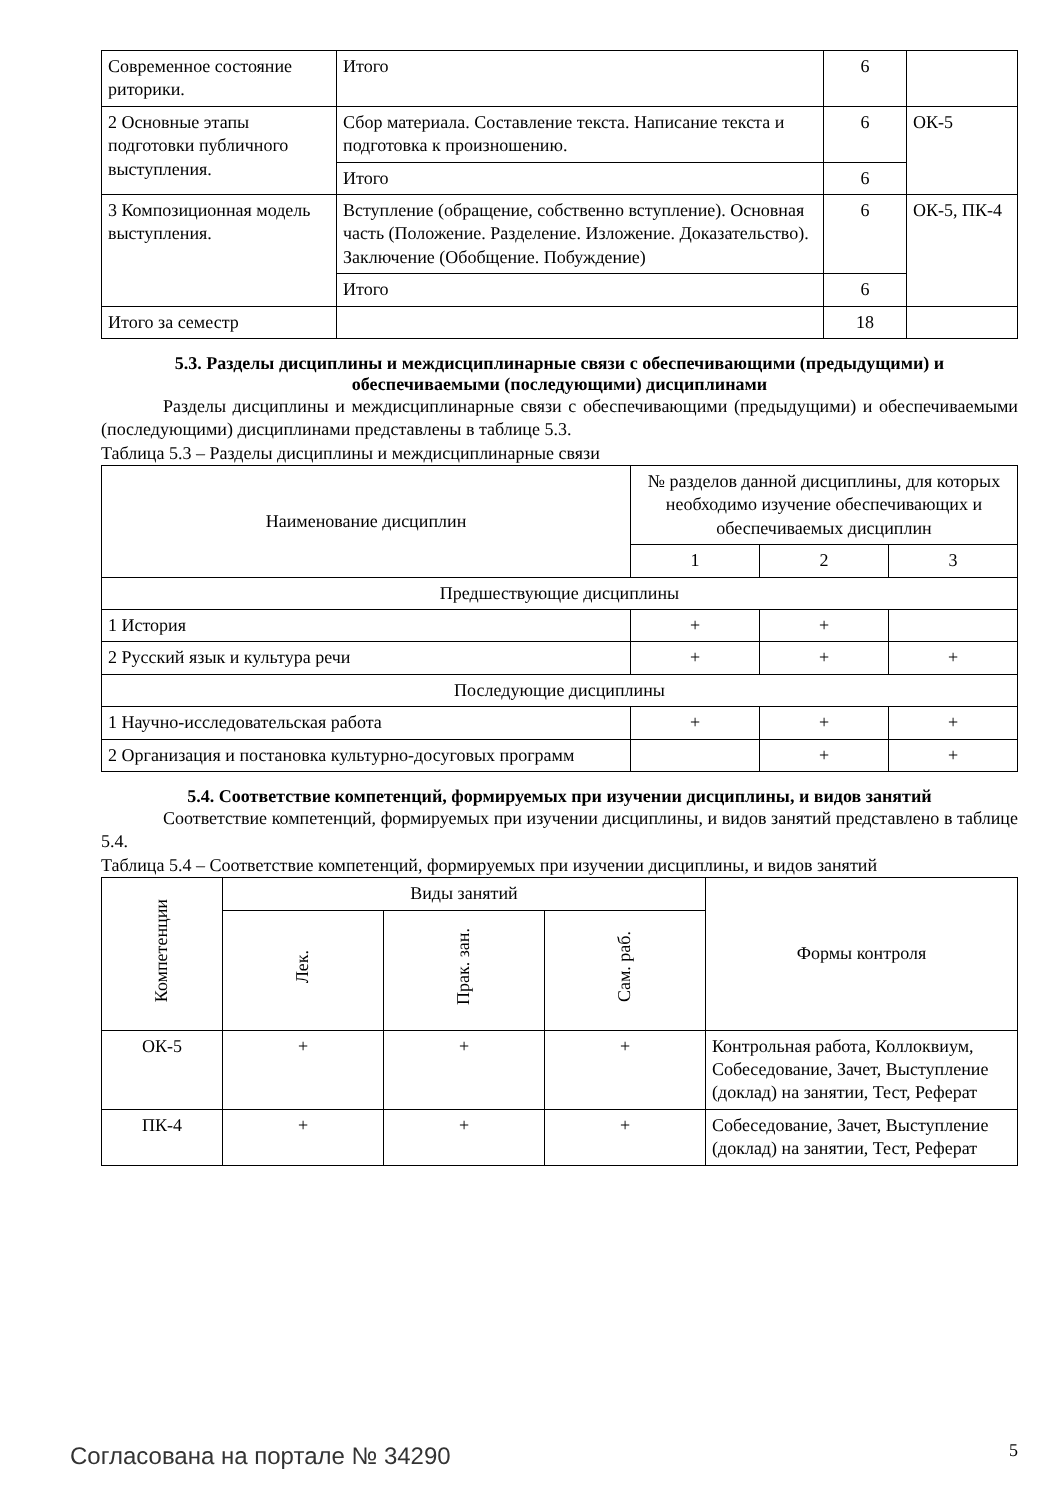| Современное состояние риторики. | Итого | 6 | |
| 2 Основные этапы подготовки публичного выступления. | Сбор материала. Составление текста. Написание текста и подготовка к произношению. | 6 | ОК-5 |
| | Итого | 6 | |
| 3 Композиционная модель выступления. | Вступление (обращение, собственно вступление). Основная часть (Положение. Разделение. Изложение. Доказательство). Заключение (Обобщение. Побуждение) | 6 | ОК-5, ПК-4 |
| | Итого | 6 | |
| Итого за семестр | | 18 | |
5.3. Разделы дисциплины и междисциплинарные связи с обеспечивающими (предыдущими) и обеспечиваемыми (последующими) дисциплинами
Разделы дисциплины и междисциплинарные связи с обеспечивающими (предыдущими) и обеспечиваемыми (последующими) дисциплинами представлены в таблице 5.3.
Таблица 5.3 – Разделы дисциплины и междисциплинарные связи
| Наименование дисциплин | № разделов данной дисциплины, для которых необходимо изучение обеспечивающих и обеспечиваемых дисциплин | | |
| --- | --- | --- | --- |
| | 1 | 2 | 3 |
| Предшествующие дисциплины | | | |
| 1 История | + | + | |
| 2 Русский язык и культура речи | + | + | + |
| Последующие дисциплины | | | |
| 1 Научно-исследовательская работа | + | + | + |
| 2 Организация и постановка культурно-досуговых программ | | + | + |
5.4. Соответствие компетенций, формируемых при изучении дисциплины, и видов занятий
Соответствие компетенций, формируемых при изучении дисциплины, и видов занятий представлено в таблице 5.4.
Таблица 5.4 – Соответствие компетенций, формируемых при изучении дисциплины, и видов занятий
| Компетенции | Виды занятий | | | Формы контроля |
| --- | --- | --- | --- | --- |
| | Лек. | Прак. зан. | Сам. раб. | |
| ОК-5 | + | + | + | Контрольная работа, Коллоквиум, Собеседование, Зачет, Выступление (доклад) на занятии, Тест, Реферат |
| ПК-4 | + | + | + | Собеседование, Зачет, Выступление (доклад) на занятии, Тест, Реферат |
Согласована на портале № 34290 5